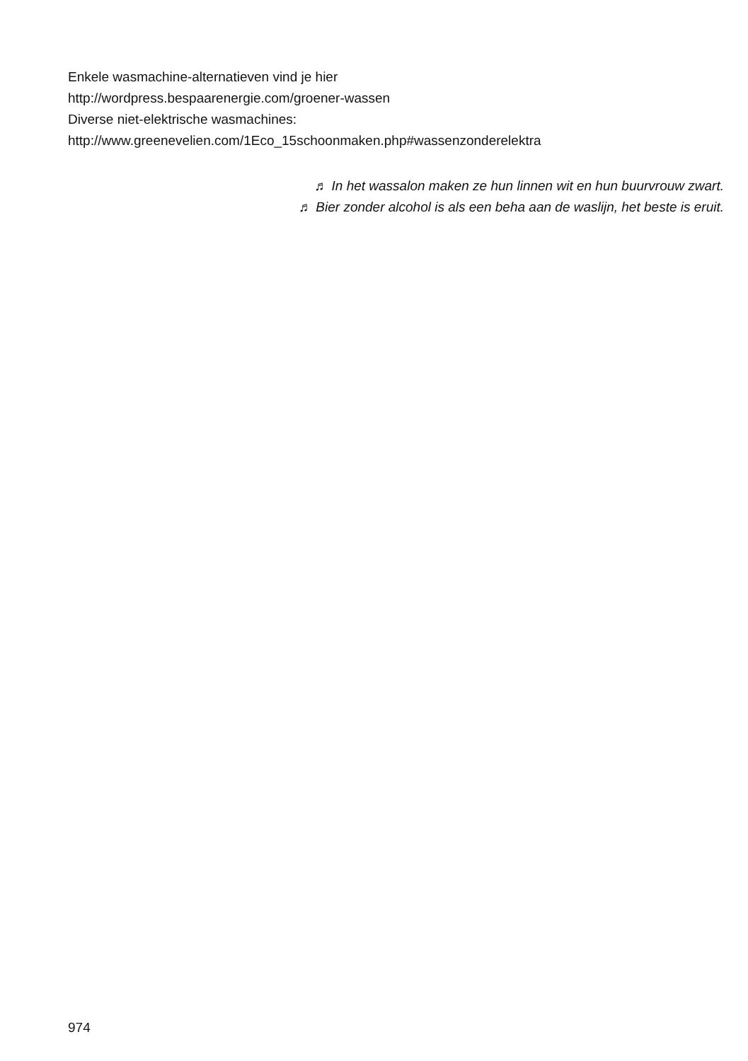Enkele wasmachine-alternatieven vind je hier
http://wordpress.bespaarenergie.com/groener-wassen
Diverse niet-elektrische wasmachines:
http://www.greenevelien.com/1Eco_15schoonmaken.php#wassenzonderelektra
♬ In het wassalon maken ze hun linnen wit en hun buurvrouw zwart.
♬ Bier zonder alcohol is als een beha aan de waslijn, het beste is eruit.
974